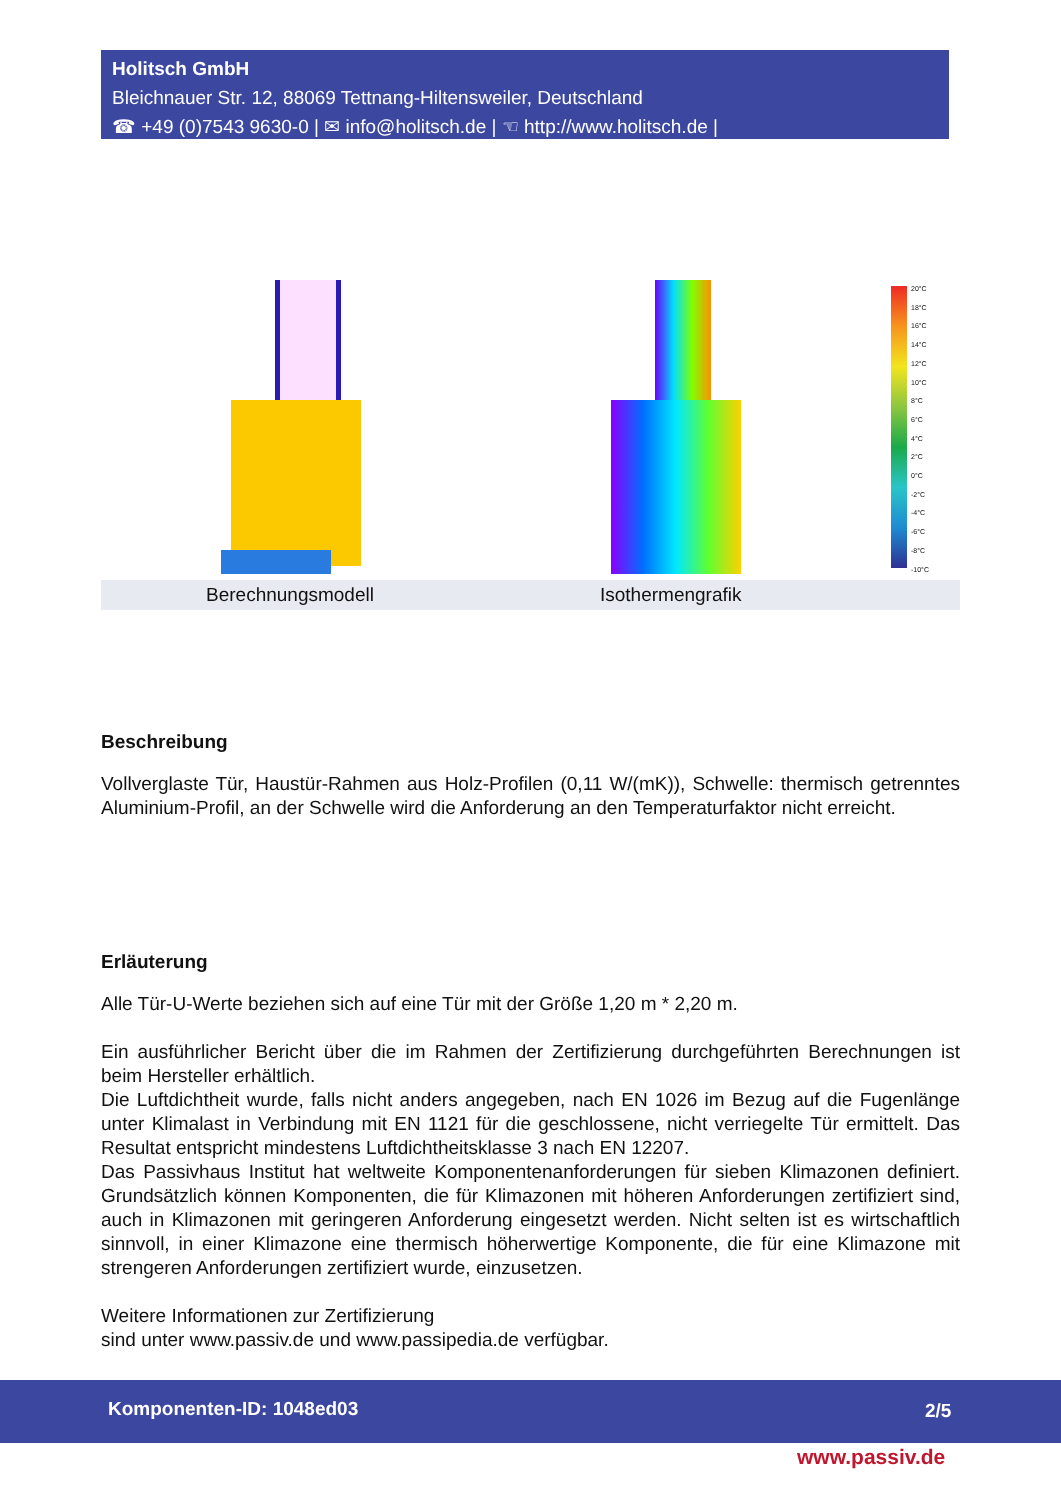Holitsch GmbH
Bleichnauer Str. 12, 88069 Tettnang-Hiltensweiler, Deutschland
☎ +49 (0)7543 9630-0 | ✉ info@holitsch.de | ☜ http://www.holitsch.de |
20°C
18°C
16°C
14°C
12°C
10°C
8°C
6°C
4°C
2°C
0°C
-2°C
-4°C
-6°C
-8°C
-10°C
Berechnungsmodell Isothermengrafik
Beschreibung
Vollverglaste Tür, Haustür-Rahmen aus Holz-Profilen (0,11 W/(mK)), Schwelle: thermisch getrenntes Aluminium-Profil, an der Schwelle wird die Anforderung an den Temperaturfaktor nicht erreicht.
Erläuterung
Alle Tür-U-Werte beziehen sich auf eine Tür mit der Größe 1,20 m * 2,20 m.
Ein ausführlicher Bericht über die im Rahmen der Zertifizierung durchgeführten Berechnungen ist beim Hersteller erhältlich.
Die Luftdichtheit wurde, falls nicht anders angegeben, nach EN 1026 im Bezug auf die Fugenlänge unter Klimalast in Verbindung mit EN 1121 für die geschlossene, nicht verriegelte Tür ermittelt. Das Resultat entspricht mindestens Luftdichtheitsklasse 3 nach EN 12207.
Das Passivhaus Institut hat weltweite Komponentenanforderungen für sieben Klimazonen definiert. Grundsätzlich können Komponenten, die für Klimazonen mit höheren Anforderungen zertifiziert sind, auch in Klimazonen mit geringeren Anforderung eingesetzt werden. Nicht selten ist es wirtschaftlich sinnvoll, in einer Klimazone eine thermisch höherwertige Komponente, die für eine Klimazone mit strengeren Anforderungen zertifiziert wurde, einzusetzen.
Weitere Informationen zur Zertifizierung
sind unter www.passiv.de und www.passipedia.de verfügbar.
Komponenten-ID: 1048ed03 2/5
www.passiv.de